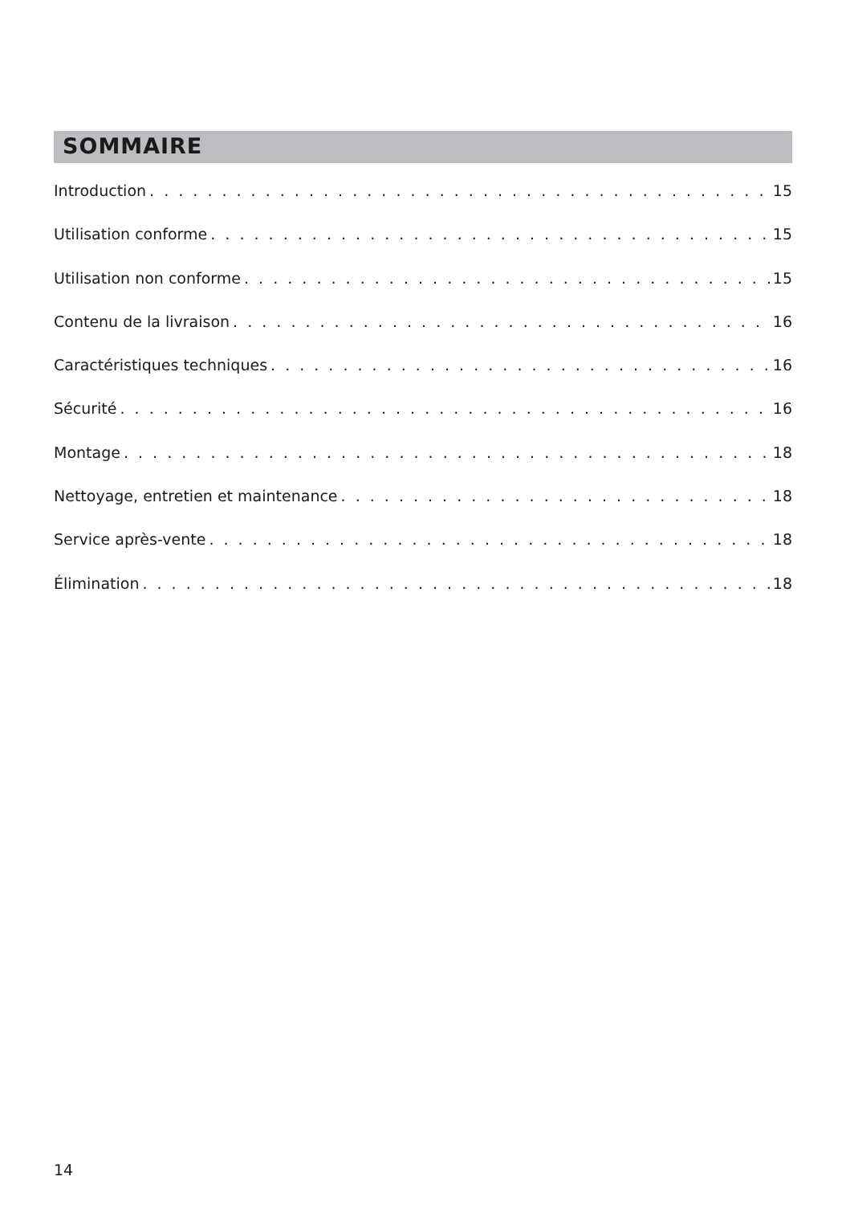SOMMAIRE
Introduction 15
Utilisation conforme 15
Utilisation non conforme 15
Contenu de la livraison 16
Caractéristiques techniques 16
Sécurité 16
Montage 18
Nettoyage, entretien et maintenance 18
Service après-vente 18
Élimination 18
14